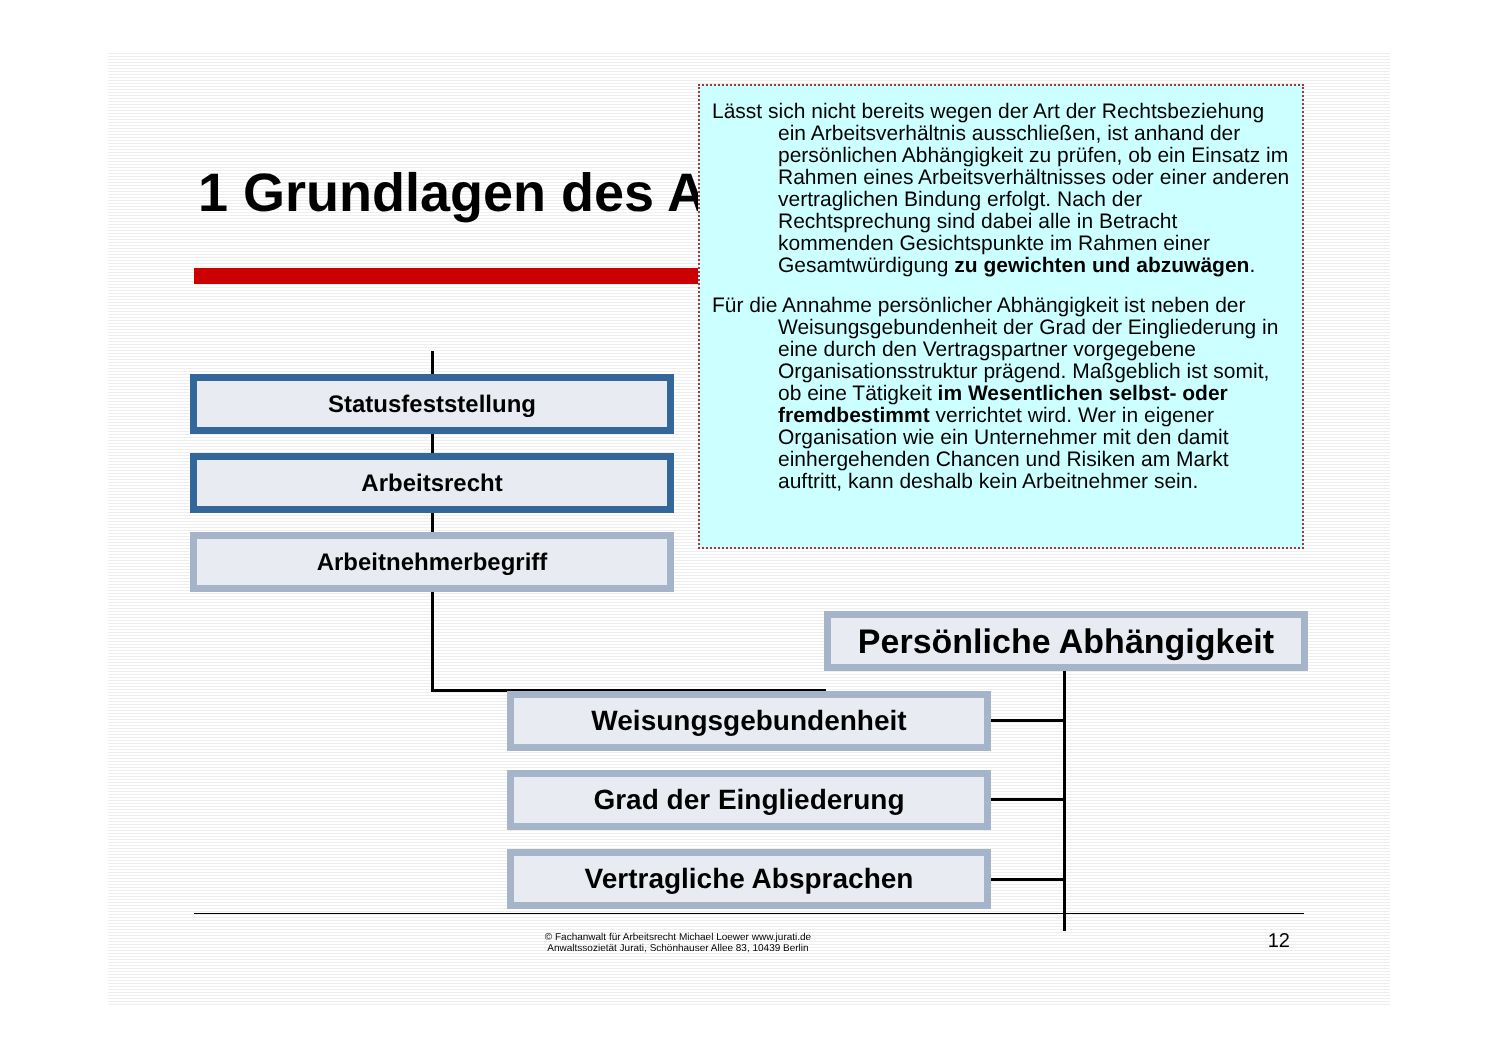1 Grundlagen des A
Statusfeststellung
Arbeitsrecht
Arbeitnehmerbegriff
Persönliche Abhängigkeit
Weisungsgebundenheit
Grad der Eingliederung
Vertragliche Absprachen
Lässt sich nicht bereits wegen der Art der Rechtsbeziehung ein Arbeitsverhältnis ausschließen, ist anhand der persönlichen Abhängigkeit zu prüfen, ob ein Einsatz im Rahmen eines Arbeitsverhältnisses oder einer anderen vertraglichen Bindung erfolgt. Nach der Rechtsprechung sind dabei alle in Betracht kommenden Gesichtspunkte im Rahmen einer Gesamtwürdigung zu gewichten und abzuwägen.
Für die Annahme persönlicher Abhängigkeit ist neben der Weisungsgebundenheit der Grad der Eingliederung in eine durch den Vertragspartner vorgegebene Organisationsstruktur prägend. Maßgeblich ist somit, ob eine Tätigkeit im Wesentlichen selbst- oder fremdbestimmt verrichtet wird. Wer in eigener Organisation wie ein Unternehmer mit den damit einhergehenden Chancen und Risiken am Markt auftritt, kann deshalb kein Arbeitnehmer sein.
© Fachanwalt für Arbeitsrecht Michael Loewer www.jurati.de
Anwaltssozietät Jurati, Schönhauser Allee 83, 10439 Berlin
12